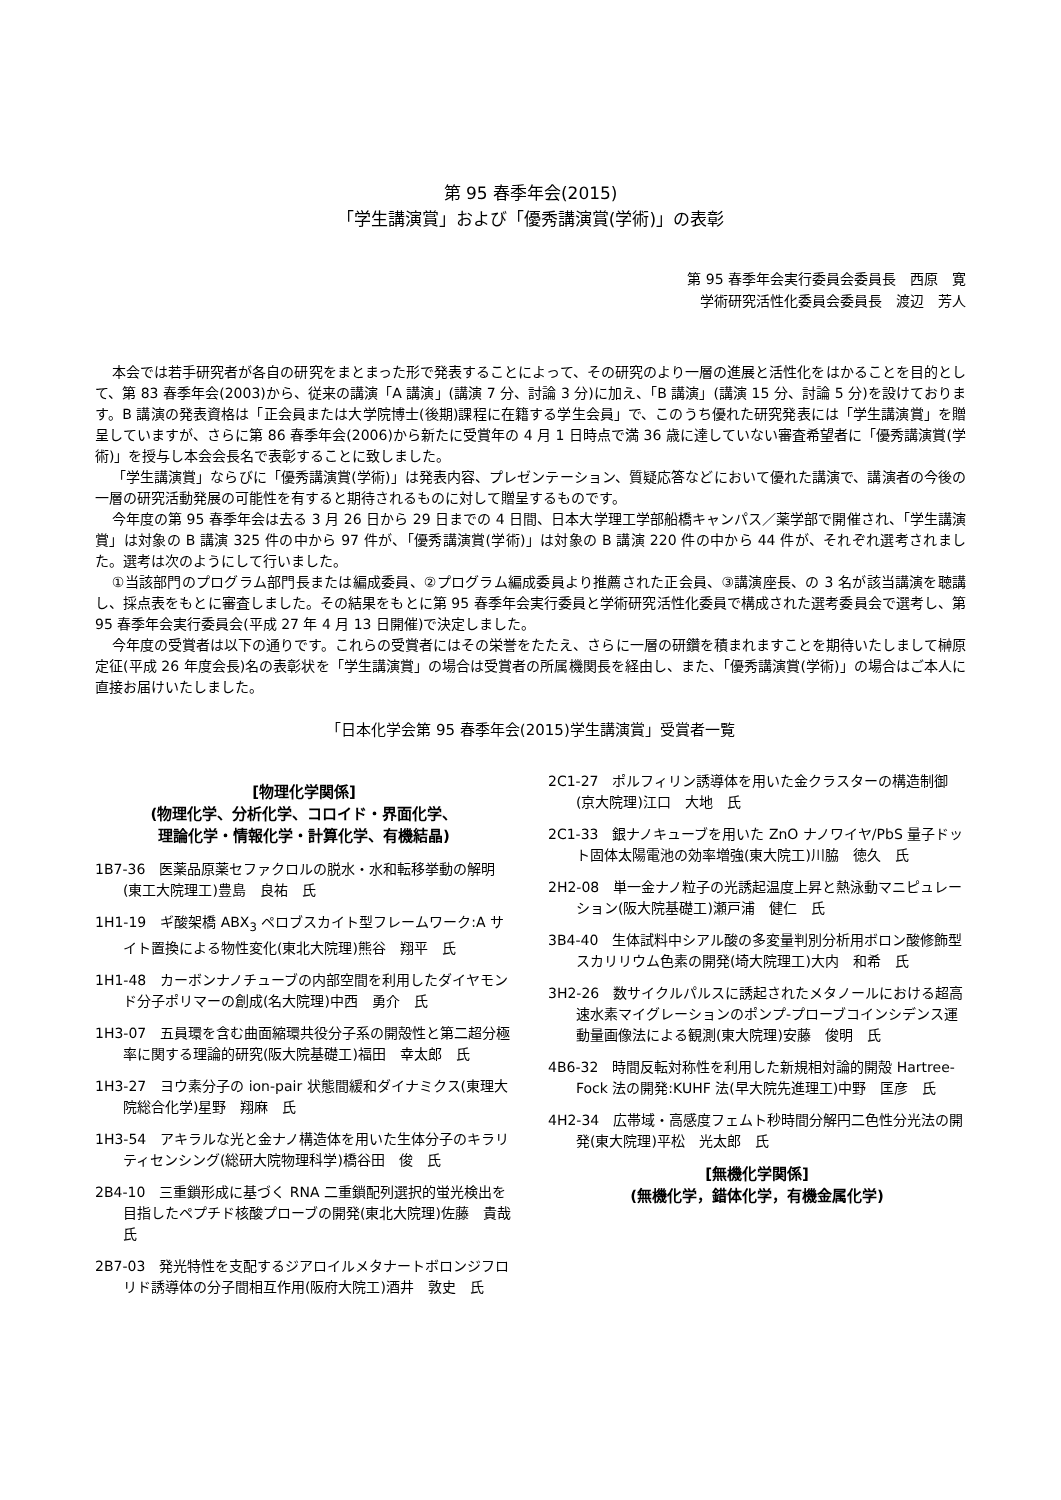第 95 春季年会(2015)
「学生講演賞」および「優秀講演賞(学術)」の表彰
第 95 春季年会実行委員会委員長　西原　寛
学術研究活性化委員会委員長　渡辺　芳人
本会では若手研究者が各自の研究をまとまった形で発表することによって、その研究のより一層の進展と活性化をはかることを目的として、第 83 春季年会(2003)から、従来の講演「A 講演」(講演 7 分、討論 3 分)に加え、「B 講演」(講演 15 分、討論 5 分)を設けております。B 講演の発表資格は「正会員または大学院博士(後期)課程に在籍する学生会員」で、このうち優れた研究発表には「学生講演賞」を贈呈していますが、さらに第 86 春季年会(2006)から新たに受賞年の 4 月 1 日時点で満 36 歳に達していない審査希望者に「優秀講演賞(学術)」を授与し本会会長名で表彰することに致しました。
「学生講演賞」ならびに「優秀講演賞(学術)」は発表内容、プレゼンテーション、質疑応答などにおいて優れた講演で、講演者の今後の一層の研究活動発展の可能性を有すると期待されるものに対して贈呈するものです。
今年度の第 95 春季年会は去る 3 月 26 日から 29 日までの 4 日間、日本大学理工学部船橋キャンパス／薬学部で開催され、「学生講演賞」は対象の B 講演 325 件の中から 97 件が、「優秀講演賞(学術)」は対象の B 講演 220 件の中から 44 件が、それぞれ選考されました。選考は次のようにして行いました。
①当該部門のプログラム部門長または編成委員、②プログラム編成委員より推薦された正会員、③講演座長、の 3 名が該当講演を聴講し、採点表をもとに審査しました。その結果をもとに第 95 春季年会実行委員と学術研究活性化委員で構成された選考委員会で選考し、第 95 春季年会実行委員会(平成 27 年 4 月 13 日開催)で決定しました。
今年度の受賞者は以下の通りです。これらの受賞者にはその栄誉をたたえ、さらに一層の研鑽を積まれますことを期待いたしまして榊原定征(平成 26 年度会長)名の表彰状を「学生講演賞」の場合は受賞者の所属機関長を経由し、また、「優秀講演賞(学術)」の場合はご本人に直接お届けいたしました。
「日本化学会第 95 春季年会(2015)学生講演賞」受賞者一覧
[物理化学関係]
(物理化学、分析化学、コロイド・界面化学、
理論化学・情報化学・計算化学、有機結晶)
1B7-36　医薬品原薬セファクロルの脱水・水和転移挙動の解明(東工大院理工)豊島　良祐　氏
1H1-19　ギ酸架橋 ABX<sub>3</sub> ペロブスカイト型フレームワーク:A サイト置換による物性変化(東北大院理)熊谷　翔平　氏
1H1-48　カーボンナノチューブの内部空間を利用したダイヤモンド分子ポリマーの創成(名大院理)中西　勇介　氏
1H3-07　五員環を含む曲面縮環共役分子系の開殻性と第二超分極率に関する理論的研究(阪大院基礎工)福田　幸太郎　氏
1H3-27　ヨウ素分子の ion-pair 状態間緩和ダイナミクス(東理大院総合化学)星野　翔麻　氏
1H3-54　アキラルな光と金ナノ構造体を用いた生体分子のキラリティセンシング(総研大院物理科学)橋谷田　俊　氏
2B4-10　三重鎖形成に基づく RNA 二重鎖配列選択的蛍光検出を目指したペプチド核酸プローブの開発(東北大院理)佐藤　貴哉　氏
2B7-03　発光特性を支配するジアロイルメタナートボロンジフロリド誘導体の分子間相互作用(阪府大院工)酒井　敦史　氏
2C1-27　ポルフィリン誘導体を用いた金クラスターの構造制御(京大院理)江口　大地　氏
2C1-33　銀ナノキューブを用いた ZnO ナノワイヤ/PbS 量子ドット固体太陽電池の効率増強(東大院工)川脇　徳久　氏
2H2-08　単一金ナノ粒子の光誘起温度上昇と熱泳動マニピュレーション(阪大院基礎工)瀬戸浦　健仁　氏
3B4-40　生体試料中シアル酸の多変量判別分析用ボロン酸修飾型スカリリウム色素の開発(埼大院理工)大内　和希　氏
3H2-26　数サイクルパルスに誘起されたメタノールにおける超高速水素マイグレーションのポンプ-プローブコインシデンス運動量画像法による観測(東大院理)安藤　俊明　氏
4B6-32　時間反転対称性を利用した新規相対論的開殻 Hartree-Fock 法の開発:KUHF 法(早大院先進理工)中野　匡彦　氏
4H2-34　広帯域・高感度フェムト秒時間分解円二色性分光法の開発(東大院理)平松　光太郎　氏
[無機化学関係]
(無機化学，錯体化学，有機金属化学)